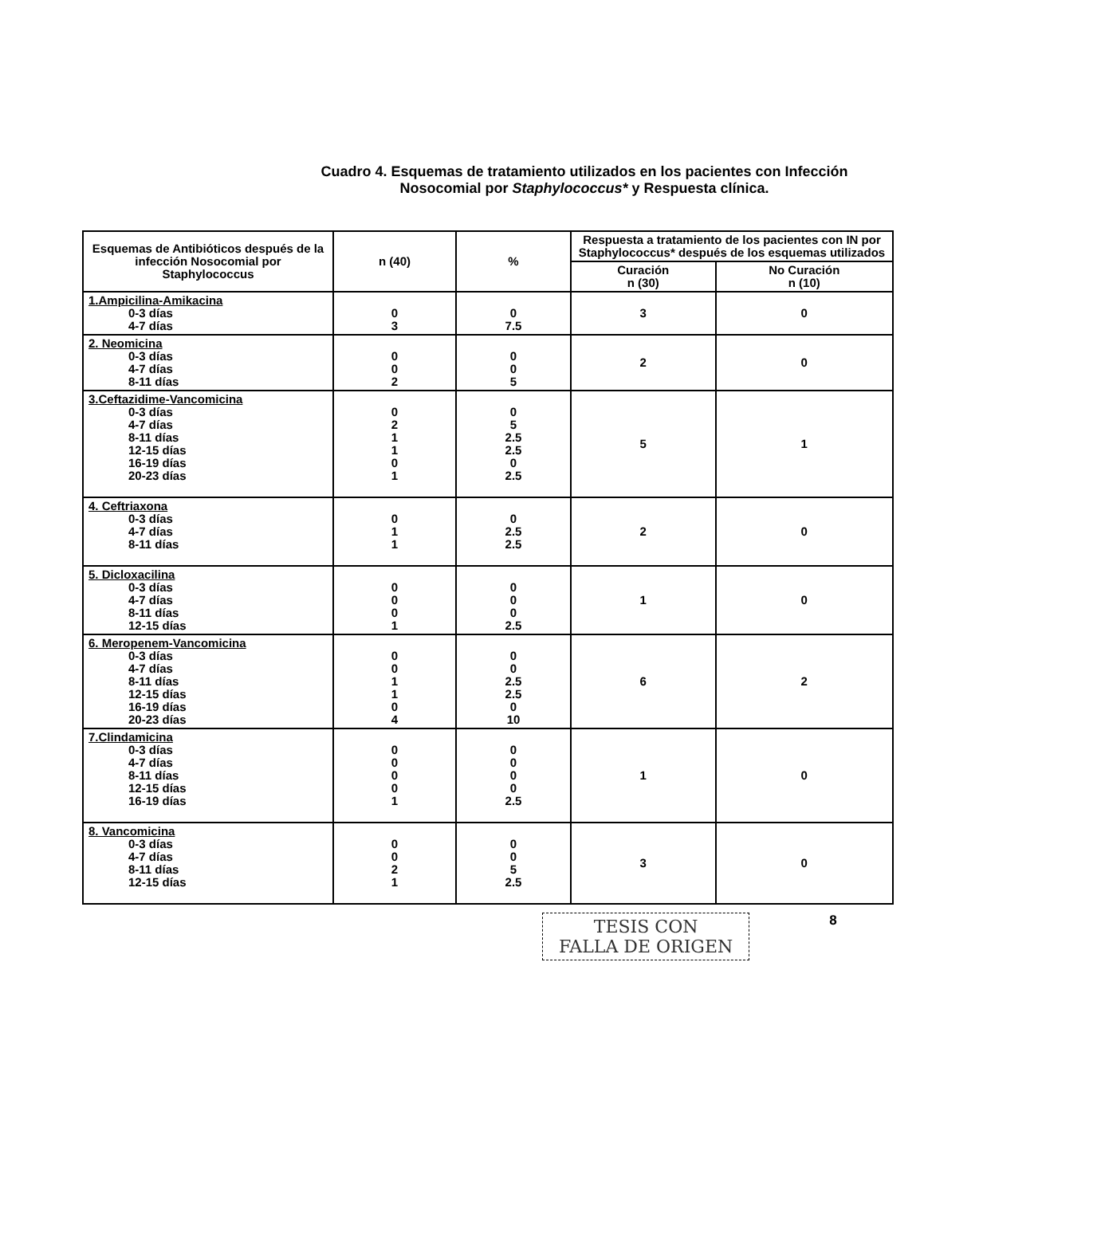Cuadro 4. Esquemas de tratamiento utilizados en los pacientes con Infección
Nosocomial por Staphylococcus* y Respuesta clínica.
| Esquemas de Antibióticos después de la infección Nosocomial por Staphylococcus | n (40) | % | Respuesta a tratamiento de los pacientes con IN por Staphylococcus* después de los esquemas utilizados | |
| --- | --- | --- | --- | --- |
| | | | Curación n (30) | No Curación n (10) |
| 1.Ampicilina-Amikacina 0-3 días 4-7 días | 0 3 | 0 7.5 | 3 | 0 |
| 2. Neomicina 0-3 días 4-7 días 8-11 días | 0 0 2 | 0 0 5 | 2 | 0 |
| 3.Ceftazidime-Vancomicina 0-3 días 4-7 días 8-11 días 12-15 días 16-19 días 20-23 días | 0 2 1 1 0 1 | 0 5 2.5 2.5 0 2.5 | 5 | 1 |
| 4. Ceftriaxona 0-3 días 4-7 días 8-11 días | 0 1 1 | 0 2.5 2.5 | 2 | 0 |
| 5. Dicloxacilina 0-3 días 4-7 días 8-11 días 12-15 días | 0 0 0 1 | 0 0 0 2.5 | 1 | 0 |
| 6. Meropenem-Vancomicina 0-3 días 4-7 días 8-11 días 12-15 días 16-19 días 20-23 días | 0 0 1 1 0 4 | 0 0 2.5 2.5 0 10 | 6 | 2 |
| 7.Clindamicina 0-3 días 4-7 días 8-11 días 12-15 días 16-19 días | 0 0 0 0 1 | 0 0 0 0 2.5 | 1 | 0 |
| 8. Vancomicina 0-3 días 4-7 días 8-11 días 12-15 días | 0 0 2 1 | 0 0 5 2.5 | 3 | 0 |
TESIS CON
FALLA DE ORIGEN
8